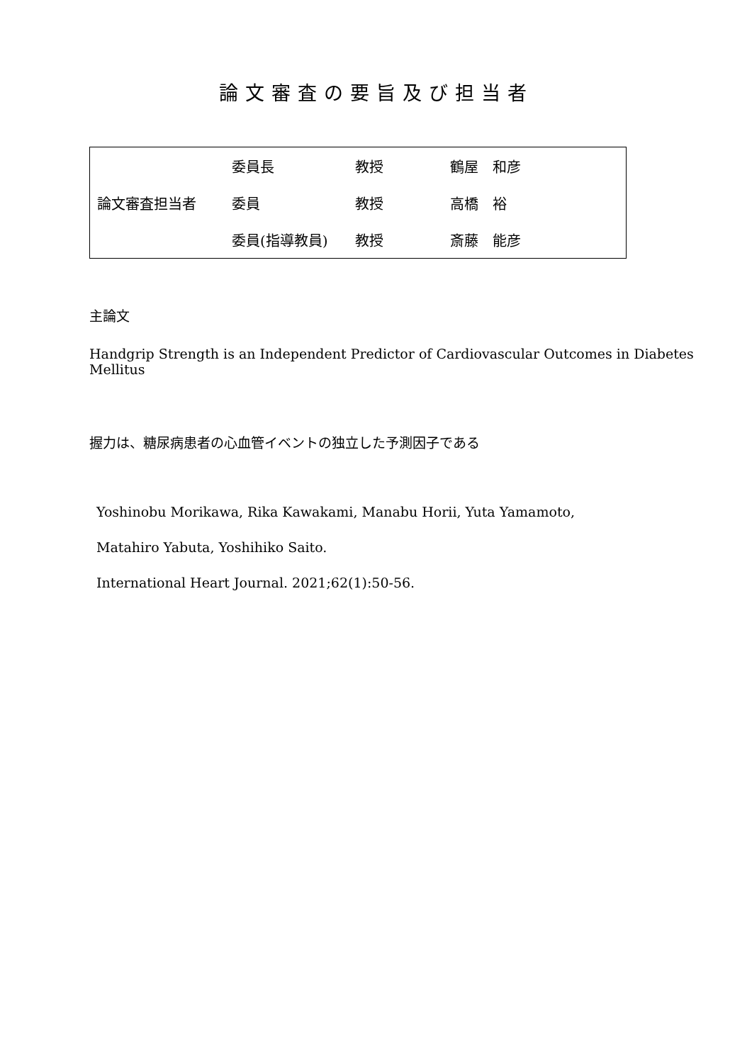論文審査の要旨及び担当者
| 論文審査担当者 | 委員長 | 教授 | 鶴屋 和彦 |
| | 委員 | 教授 | 高橋 裕 |
| | 委員(指導教員) | 教授 | 斎藤 能彦 |
主論文
Handgrip Strength is an Independent Predictor of Cardiovascular Outcomes in Diabetes Mellitus
握力は、糖尿病患者の心血管イベントの独立した予測因子である
Yoshinobu Morikawa, Rika Kawakami, Manabu Horii, Yuta Yamamoto,
Matahiro Yabuta, Yoshihiko Saito.
International Heart Journal. 2021;62(1):50-56.